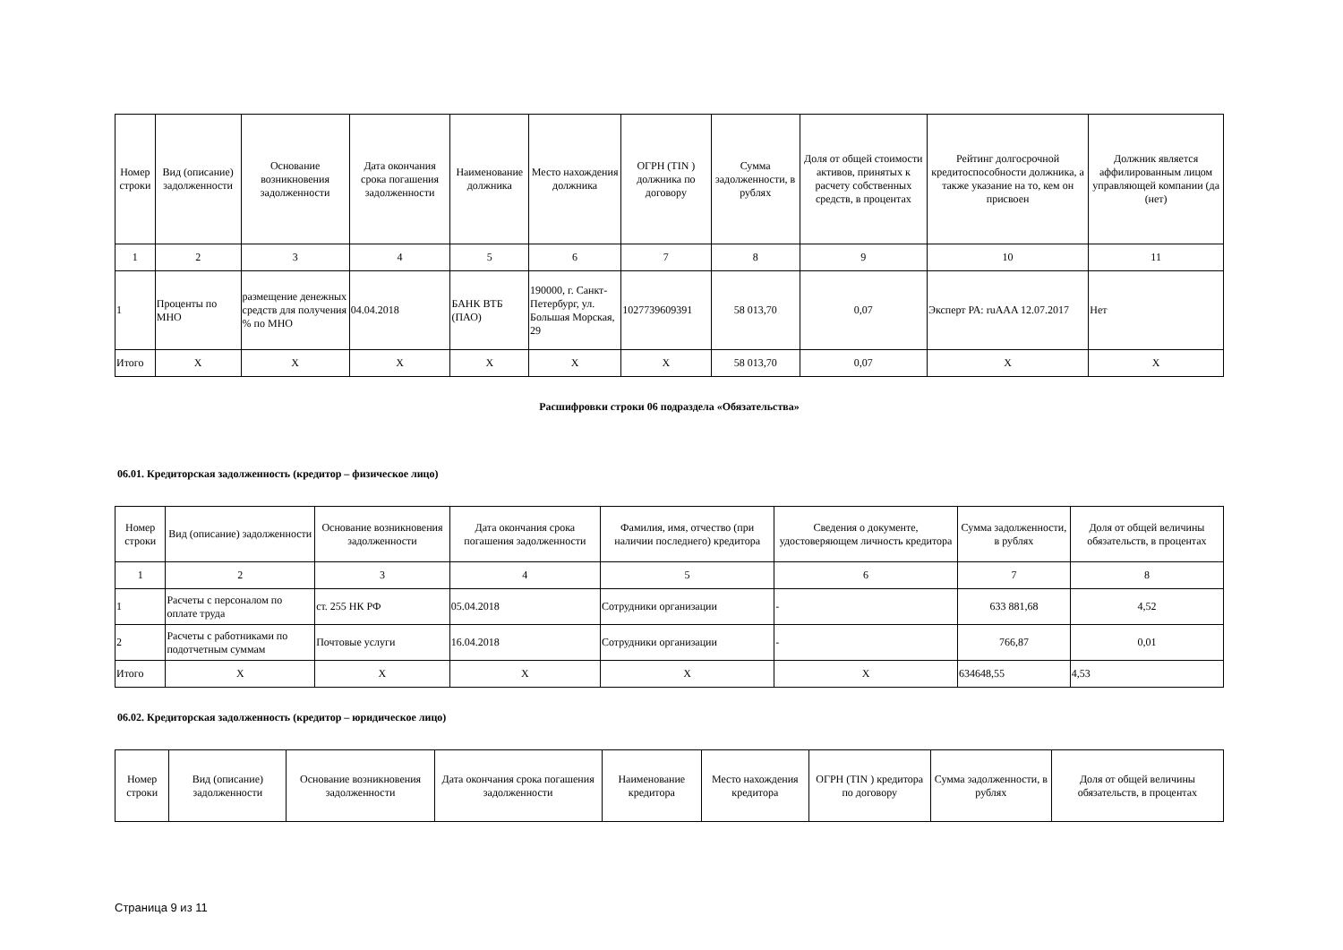| Номер строки | Вид (описание) задолженности | Основание возникновения задолженности | Дата окончания срока погашения задолженности | Наименование должника | Место нахождения должника | ОГРН (TIN ) должника по договору | Сумма задолженности, в рублях | Доля от общей стоимости активов, принятых к расчету собственных средств, в процентах | Рейтинг долгосрочной кредитоспособности должника, а также указание на то, кем он присвоен | Должник является аффилированным лицом управляющей компании (да (нет) |
| --- | --- | --- | --- | --- | --- | --- | --- | --- | --- | --- |
| 1 | 2 | 3 | 4 | 5 | 6 | 7 | 8 | 9 | 10 | 11 |
| 1 | Проценты по МНО | размещение денежных средств для получения % по МНО | 04.04.2018 | БАНК ВТБ (ПАО) | 190000, г. Санкт-Петербург, ул. Большая Морская, 29 | 1027739609391 | 58 013,70 | 0,07 | Эксперт РА: ruAAA 12.07.2017 | Нет |
| Итого | X | X | X | X | X | X | 58 013,70 | 0,07 | X | X |
Расшифровки строки 06 подраздела «Обязательства»
06.01. Кредиторская задолженность (кредитор – физическое лицо)
| Номер строки | Вид (описание) задолженности | Основание возникновения задолженности | Дата окончания срока погашения задолженности | Фамилия, имя, отчество (при наличии последнего) кредитора | Сведения о документе, удостоверяющем личность кредитора | Сумма задолженности, в рублях | Доля от общей величины обязательств, в процентах |
| --- | --- | --- | --- | --- | --- | --- | --- |
| 1 | 2 | 3 | 4 | 5 | 6 | 7 | 8 |
| 1 | Расчеты с персоналом по оплате труда | ст. 255 НК РФ | 05.04.2018 | Сотрудники организации | - | 633 881,68 | 4,52 |
| 2 | Расчеты с работниками по подотчетным суммам | Почтовые услуги | 16.04.2018 | Сотрудники организации | - | 766,87 | 0,01 |
| Итого | X | X | X | X | X | 634648,55 | 4,53 |
06.02. Кредиторская задолженность (кредитор – юридическое лицо)
| Номер строки | Вид (описание) задолженности | Основание возникновения задолженности | Дата окончания срока погашения задолженности | Наименование кредитора | Место нахождения кредитора | ОГРН (TIN ) кредитора по договору | Сумма задолженности, в рублях | Доля от общей величины обязательств, в процентах |
| --- | --- | --- | --- | --- | --- | --- | --- | --- |
Страница 9 из 11